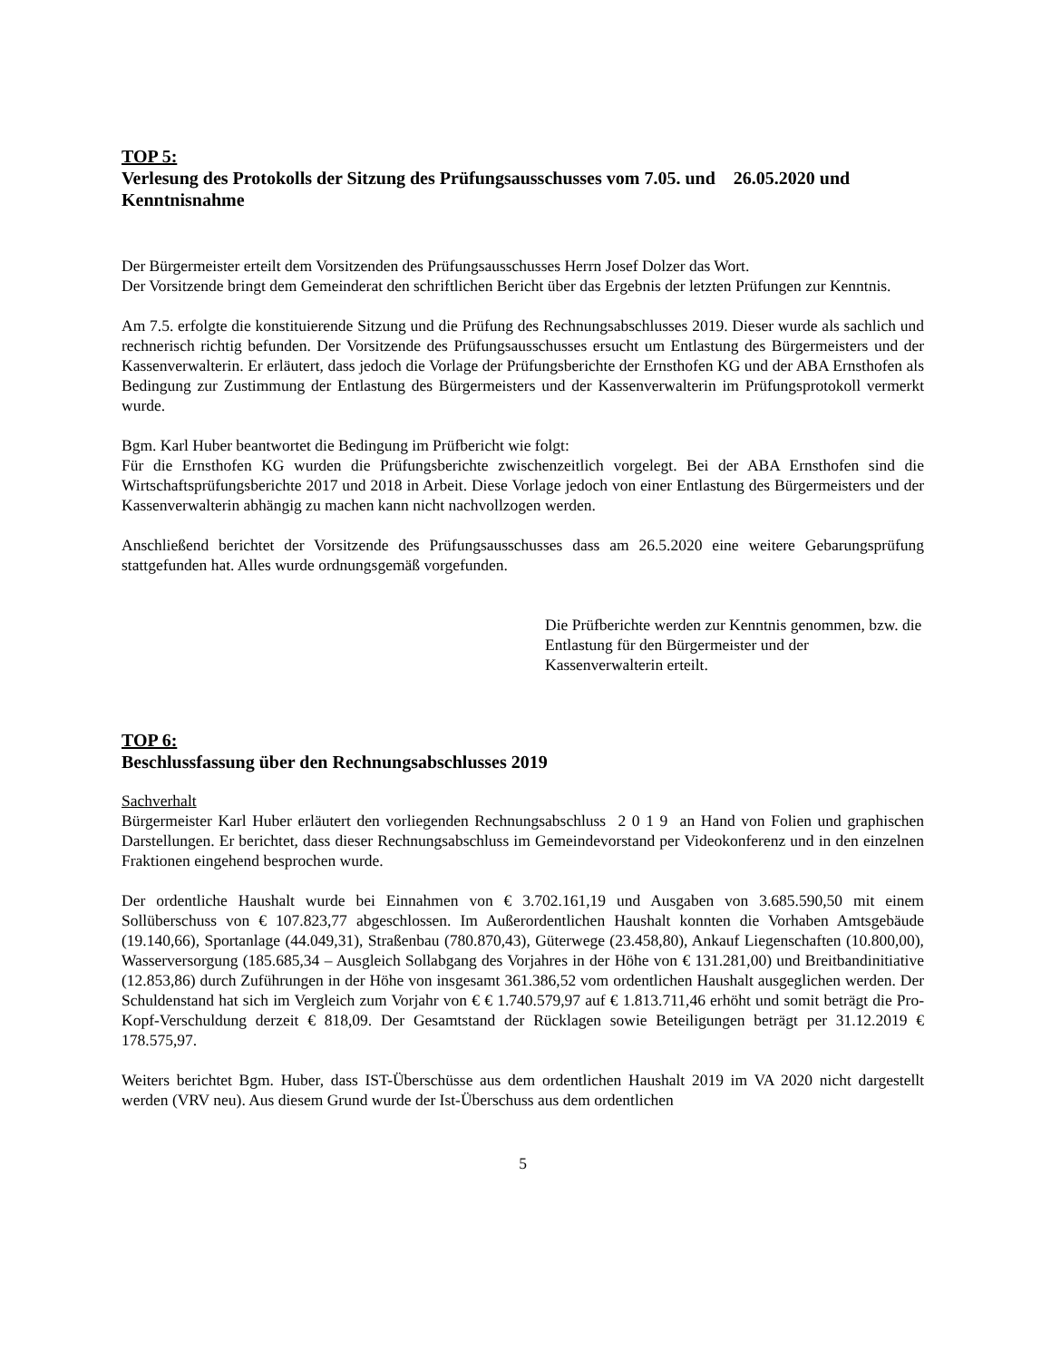TOP 5:
Verlesung des Protokolls der Sitzung des Prüfungsausschusses vom 7.05. und 26.05.2020 und Kenntnisnahme
Der Bürgermeister erteilt dem Vorsitzenden des Prüfungsausschusses Herrn Josef Dolzer das Wort.
Der Vorsitzende bringt dem Gemeinderat den schriftlichen Bericht über das Ergebnis der letzten Prüfungen zur Kenntnis.
Am 7.5. erfolgte die konstituierende Sitzung und die Prüfung des Rechnungsabschlusses 2019. Dieser wurde als sachlich und rechnerisch richtig befunden. Der Vorsitzende des Prüfungsausschusses ersucht um Entlastung des Bürgermeisters und der Kassenverwalterin. Er erläutert, dass jedoch die Vorlage der Prüfungsberichte der Ernsthofen KG und der ABA Ernsthofen als Bedingung zur Zustimmung der Entlastung des Bürgermeisters und der Kassenverwalterin im Prüfungsprotokoll vermerkt wurde.
Bgm. Karl Huber beantwortet die Bedingung im Prüfbericht wie folgt:
Für die Ernsthofen KG wurden die Prüfungsberichte zwischenzeitlich vorgelegt. Bei der ABA Ernsthofen sind die Wirtschaftsprüfungsberichte 2017 und 2018 in Arbeit. Diese Vorlage jedoch von einer Entlastung des Bürgermeisters und der Kassenverwalterin abhängig zu machen kann nicht nachvollzogen werden.
Anschließend berichtet der Vorsitzende des Prüfungsausschusses dass am 26.5.2020 eine weitere Gebarungsprüfung stattgefunden hat. Alles wurde ordnungsgemäß vorgefunden.
Die Prüfberichte werden zur Kenntnis genommen, bzw. die Entlastung für den Bürgermeister und der Kassenverwalterin erteilt.
TOP 6:
Beschlussfassung über den Rechnungsabschlusses 2019
Sachverhalt
Bürgermeister Karl Huber erläutert den vorliegenden Rechnungsabschluss 2 0 1 9 an Hand von Folien und graphischen Darstellungen. Er berichtet, dass dieser Rechnungsabschluss im Gemeindevorstand per Videokonferenz und in den einzelnen Fraktionen eingehend besprochen wurde.
Der ordentliche Haushalt wurde bei Einnahmen von € 3.702.161,19 und Ausgaben von 3.685.590,50 mit einem Sollüberschuss von € 107.823,77 abgeschlossen. Im Außerordentlichen Haushalt konnten die Vorhaben Amtsgebäude (19.140,66), Sportanlage (44.049,31), Straßenbau (780.870,43), Güterwege (23.458,80), Ankauf Liegenschaften (10.800,00), Wasserversorgung (185.685,34 – Ausgleich Sollabgang des Vorjahres in der Höhe von € 131.281,00) und Breitbandinitiative (12.853,86) durch Zuführungen in der Höhe von insgesamt 361.386,52 vom ordentlichen Haushalt ausgeglichen werden. Der Schuldenstand hat sich im Vergleich zum Vorjahr von € € 1.740.579,97 auf € 1.813.711,46 erhöht und somit beträgt die Pro-Kopf-Verschuldung derzeit € 818,09. Der Gesamtstand der Rücklagen sowie Beteiligungen beträgt per 31.12.2019 € 178.575,97.
Weiters berichtet Bgm. Huber, dass IST-Überschüsse aus dem ordentlichen Haushalt 2019 im VA 2020 nicht dargestellt werden (VRV neu). Aus diesem Grund wurde der Ist-Überschuss aus dem ordentlichen
5